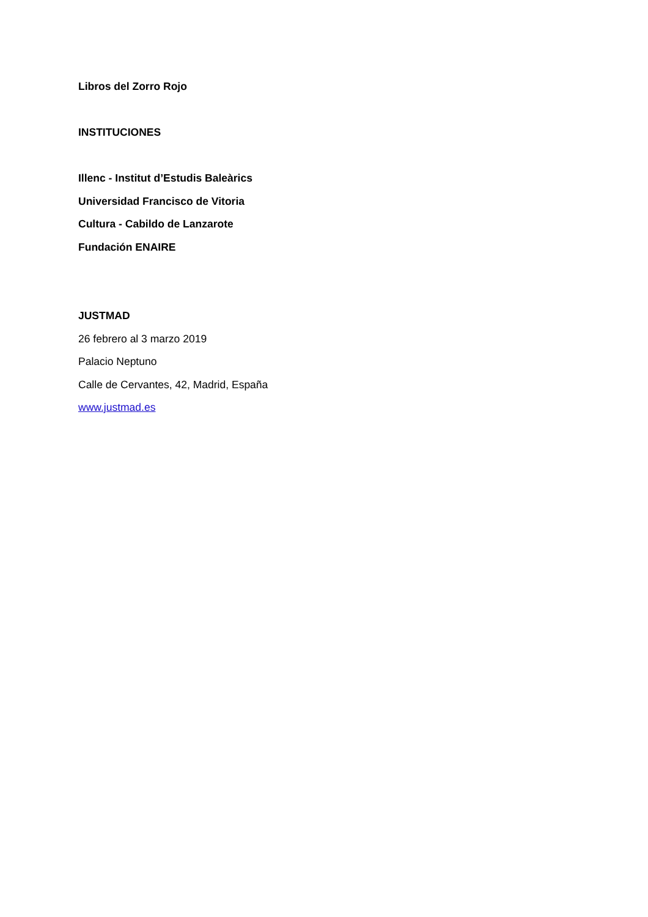Libros del Zorro Rojo
INSTITUCIONES
Illenc - Institut d’Estudis Baleàrics
Universidad Francisco de Vitoria
Cultura - Cabildo de Lanzarote
Fundación ENAIRE
JUSTMAD
26 febrero al 3 marzo 2019
Palacio Neptuno
Calle de Cervantes, 42, Madrid, España
www.justmad.es